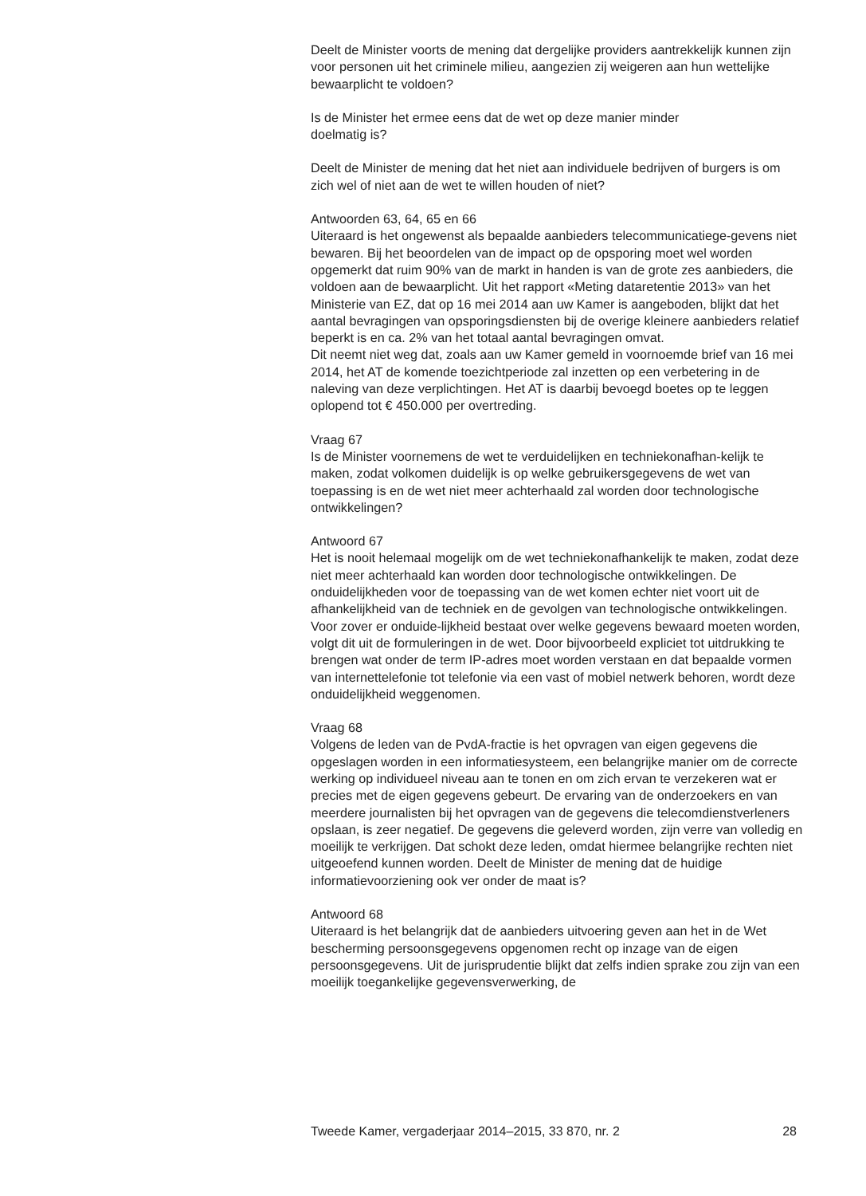Deelt de Minister voorts de mening dat dergelijke providers aantrekkelijk kunnen zijn voor personen uit het criminele milieu, aangezien zij weigeren aan hun wettelijke bewaarplicht te voldoen?
Is de Minister het ermee eens dat de wet op deze manier minder
doelmatig is?
Deelt de Minister de mening dat het niet aan individuele bedrijven of burgers is om zich wel of niet aan de wet te willen houden of niet?
Antwoorden 63, 64, 65 en 66
Uiteraard is het ongewenst als bepaalde aanbieders telecommunicatiege-gevens niet bewaren. Bij het beoordelen van de impact op de opsporing moet wel worden opgemerkt dat ruim 90% van de markt in handen is van de grote zes aanbieders, die voldoen aan de bewaarplicht. Uit het rapport «Meting dataretentie 2013» van het Ministerie van EZ, dat op 16 mei 2014 aan uw Kamer is aangeboden, blijkt dat het aantal bevragingen van opsporingsdiensten bij de overige kleinere aanbieders relatief beperkt is en ca. 2% van het totaal aantal bevragingen omvat.
Dit neemt niet weg dat, zoals aan uw Kamer gemeld in voornoemde brief van 16 mei 2014, het AT de komende toezichtperiode zal inzetten op een verbetering in de naleving van deze verplichtingen. Het AT is daarbij bevoegd boetes op te leggen oplopend tot € 450.000 per overtreding.
Vraag 67
Is de Minister voornemens de wet te verduidelijken en techniekonafhan-kelijk te maken, zodat volkomen duidelijk is op welke gebruikersgegevens de wet van toepassing is en de wet niet meer achterhaald zal worden door technologische ontwikkelingen?
Antwoord 67
Het is nooit helemaal mogelijk om de wet techniekonafhankelijk te maken, zodat deze niet meer achterhaald kan worden door technologische ontwikkelingen. De onduidelijkheden voor de toepassing van de wet komen echter niet voort uit de afhankelijkheid van de techniek en de gevolgen van technologische ontwikkelingen. Voor zover er onduide-lijkheid bestaat over welke gegevens bewaard moeten worden, volgt dit uit de formuleringen in de wet. Door bijvoorbeeld expliciet tot uitdrukking te brengen wat onder de term IP-adres moet worden verstaan en dat bepaalde vormen van internettelefonie tot telefonie via een vast of mobiel netwerk behoren, wordt deze onduidelijkheid weggenomen.
Vraag 68
Volgens de leden van de PvdA-fractie is het opvragen van eigen gegevens die opgeslagen worden in een informatiesysteem, een belangrijke manier om de correcte werking op individueel niveau aan te tonen en om zich ervan te verzekeren wat er precies met de eigen gegevens gebeurt. De ervaring van de onderzoekers en van meerdere journalisten bij het opvragen van de gegevens die telecomdienstverleners opslaan, is zeer negatief. De gegevens die geleverd worden, zijn verre van volledig en moeilijk te verkrijgen. Dat schokt deze leden, omdat hiermee belangrijke rechten niet uitgeoefend kunnen worden. Deelt de Minister de mening dat de huidige informatievoorziening ook ver onder de maat is?
Antwoord 68
Uiteraard is het belangrijk dat de aanbieders uitvoering geven aan het in de Wet bescherming persoonsgegevens opgenomen recht op inzage van de eigen persoonsgegevens. Uit de jurisprudentie blijkt dat zelfs indien sprake zou zijn van een moeilijk toegankelijke gegevensverwerking, de
Tweede Kamer, vergaderjaar 2014–2015, 33 870, nr. 2 28